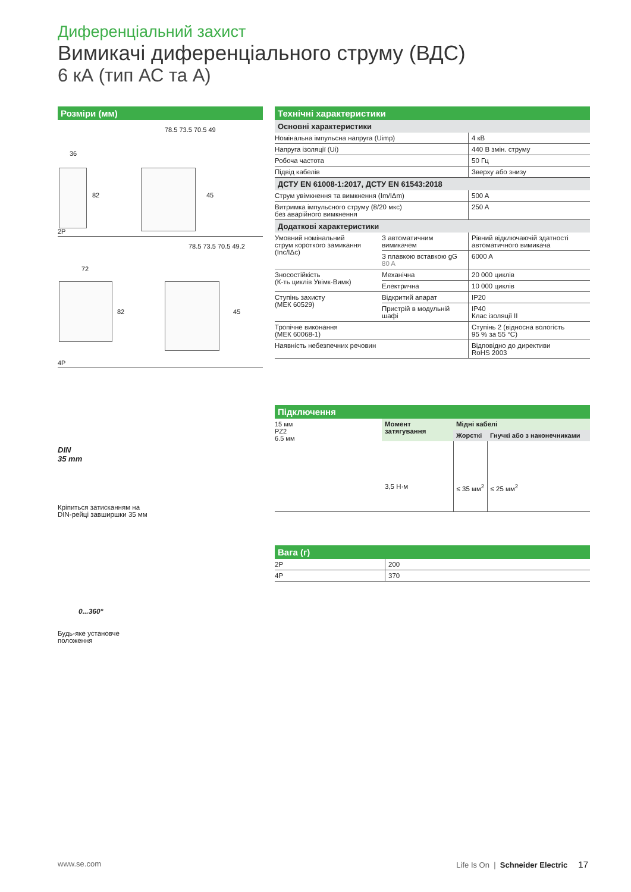Диференціальний захист
Вимикачі диференціального струму (ВДС)
6 кА (тип АС та А)
Розміри (мм)
36
78.5 73.5 70.5 49
82 45
2P
72
78.5 73.5 70.5 49.2
82 45
4P
DIN
35 mm
Кріпиться затисканням на
DIN-рейці завширшки 35 мм
0...360°
Будь-яке установче
положення
Технічні характеристики
Основні характеристики
| Номінальна імпульсна напруга (Uimp) | 4 кВ |
| Напруга ізоляції (Ui) | 440 В змін. струму |
| Робоча частота | 50 Гц |
| Підвід кабелів | Зверху або знизу |
ДСТУ EN 61008-1:2017, ДСТУ EN 61543:2018
| Струм увімкнення та вимкнення (Im/IΔm) | 500 A |
| Витримка імпульсного струму (8/20 мкс) без аварійного вимкнення | 250 A |
Додаткові характеристики
| Умовний номінальний струм короткого замикання (Inc/IΔc) | З автоматичним вимикачем | Рівний відключаючій здатності автоматичного вимикача |
| | З плавкою вставкою gG 80 A | 6000 A |
| Зносостійкість (К-ть циклів Увімк-Вимк) | Механічна | 20 000 циклів |
| | Електрична | 10 000 циклів |
| Ступінь захисту (МЕК 60529) | Відкритий апарат | IP20 |
| | Пристрій в модульній шафі | IP40 Клас ізоляції II |
| Тропічне виконання (МЕК 60068-1) | | Ступінь 2 (відносна вологість 95 % за 55 °C) |
| Наявність небезпечних речовин | | Відповідно до директиви RoHS 2003 |
Підключення
| 15 мм PZ2 6.5 мм | Момент затягування | Мідні кабелі | |
| | | Жорсткі | Гнучкі або з наконечниками |
| | 3,5 Н·м | ≤ 35 мм<sup>2</sup> | ≤ 25 мм<sup>2</sup> |
Вага (г)
| 2P | 200 |
| 4P | 370 |
www.se.com Life Is On | Schneider Electric 17